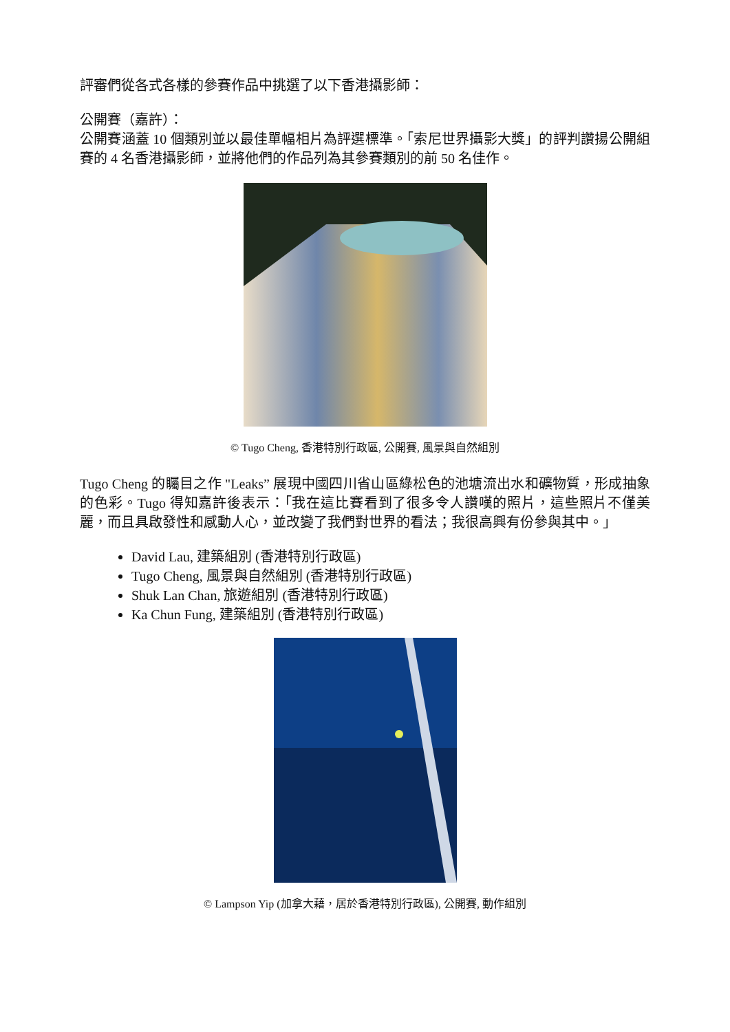評審們從各式各樣的參賽作品中挑選了以下香港攝影師：
公開賽（嘉許）：
公開賽涵蓋 10 個類別並以最佳單幅相片為評選標準。「索尼世界攝影大獎」的評判讚揚公開組賽的 4 名香港攝影師，並將他們的作品列為其參賽類別的前 50 名佳作。
© Tugo Cheng, 香港特別行政區, 公開賽, 風景與自然組別
Tugo Cheng 的矚目之作 "Leaks” 展現中國四川省山區綠松色的池塘流出水和礦物質，形成抽象的色彩。Tugo 得知嘉許後表示：「我在這比賽看到了很多令人讚嘆的照片，這些照片不僅美麗，而且具啟發性和感動人心，並改變了我們對世界的看法；我很高興有份參與其中。」
David Lau, 建築組別 (香港特別行政區)
Tugo Cheng, 風景與自然組別 (香港特別行政區)
Shuk Lan Chan, 旅遊組別 (香港特別行政區)
Ka Chun Fung, 建築組別 (香港特別行政區)
© Lampson Yip (加拿大藉，居於香港特別行政區), 公開賽, 動作組別